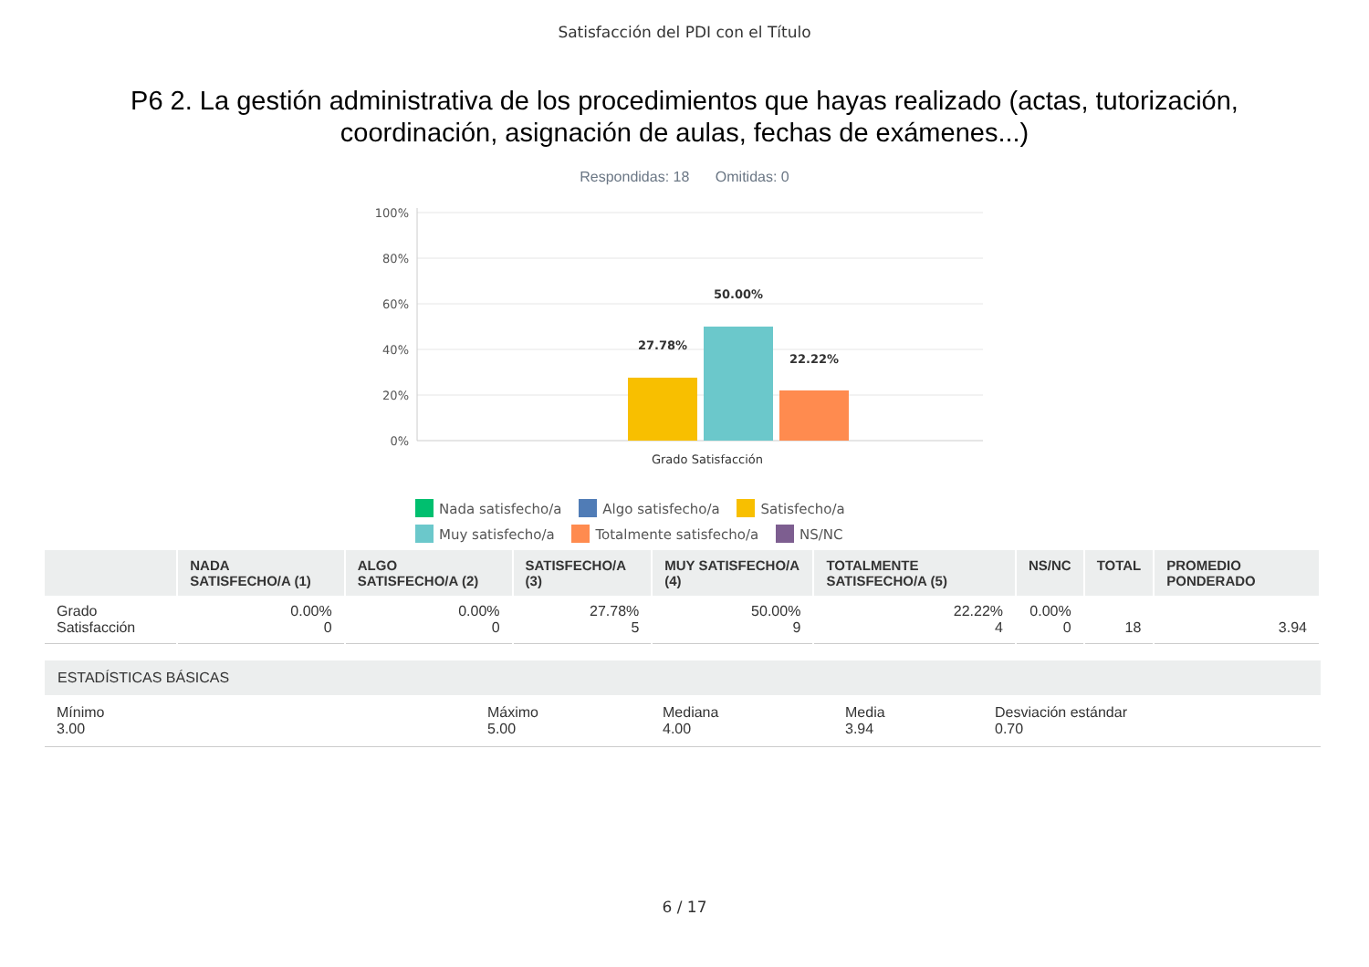Satisfacción del PDI con el Título
P6 2. La gestión administrativa de los procedimientos que hayas realizado (actas, tutorización, coordinación, asignación de aulas, fechas de exámenes...)
Respondidas: 18 Omitidas: 0
100%
80%
60%
40%
20%
0%
27.78%
50.00%
22.22%
Grado Satisfacción
Nada satisfecho/a Algo satisfecho/a Satisfecho/a Muy satisfecho/a Totalmente satisfecho/a NS/NC
| | NADA SATISFECHO/A (1) | ALGO SATISFECHO/A (2) | SATISFECHO/A (3) | MUY SATISFECHO/A (4) | TOTALMENTE SATISFECHO/A (5) | NS/NC | TOTAL | PROMEDIO PONDERADO |
| --- | --- | --- | --- | --- | --- | --- | --- | --- |
| Grado Satisfacción | 0.00% 0 | 0.00% 0 | 27.78% 5 | 50.00% 9 | 22.22% 4 | 0.00% 0 | 18 | 3.94 |
ESTADÍSTICAS BÁSICAS
Mínimo
3.00
Máximo
5.00
Mediana
4.00
Media
3.94
Desviación estándar
0.70
6 / 17